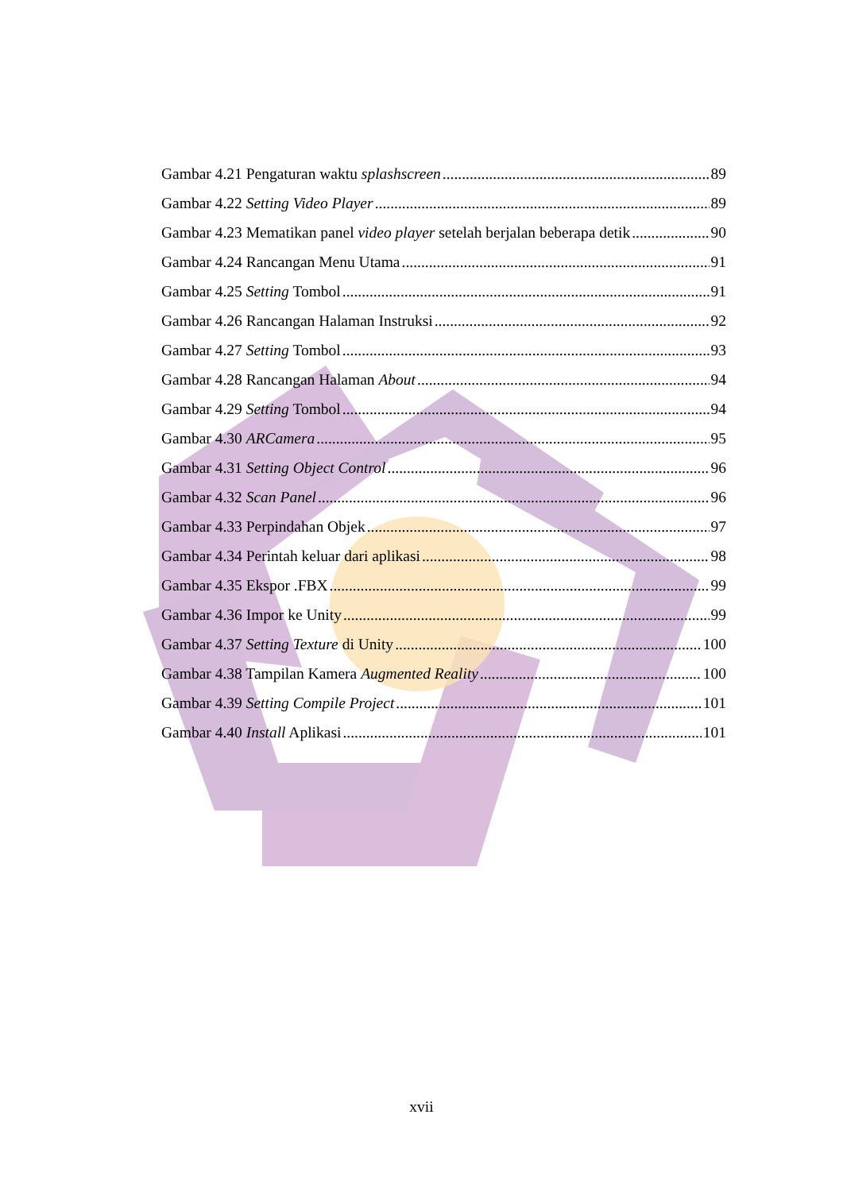Gambar 4.21 Pengaturan waktu splashscreen 89
Gambar 4.22 Setting Video Player 89
Gambar 4.23 Mematikan panel video player setelah berjalan beberapa detik 90
Gambar 4.24 Rancangan Menu Utama 91
Gambar 4.25 Setting Tombol 91
Gambar 4.26 Rancangan Halaman Instruksi 92
Gambar 4.27 Setting Tombol 93
Gambar 4.28 Rancangan Halaman About 94
Gambar 4.29 Setting Tombol 94
Gambar 4.30 ARCamera 95
Gambar 4.31 Setting Object Control 96
Gambar 4.32 Scan Panel 96
Gambar 4.33 Perpindahan Objek 97
Gambar 4.34 Perintah keluar dari aplikasi 98
Gambar 4.35 Ekspor .FBX 99
Gambar 4.36 Impor ke Unity 99
Gambar 4.37 Setting Texture di Unity 100
Gambar 4.38 Tampilan Kamera Augmented Reality 100
Gambar 4.39 Setting Compile Project 101
Gambar 4.40 Install Aplikasi 101
xvii